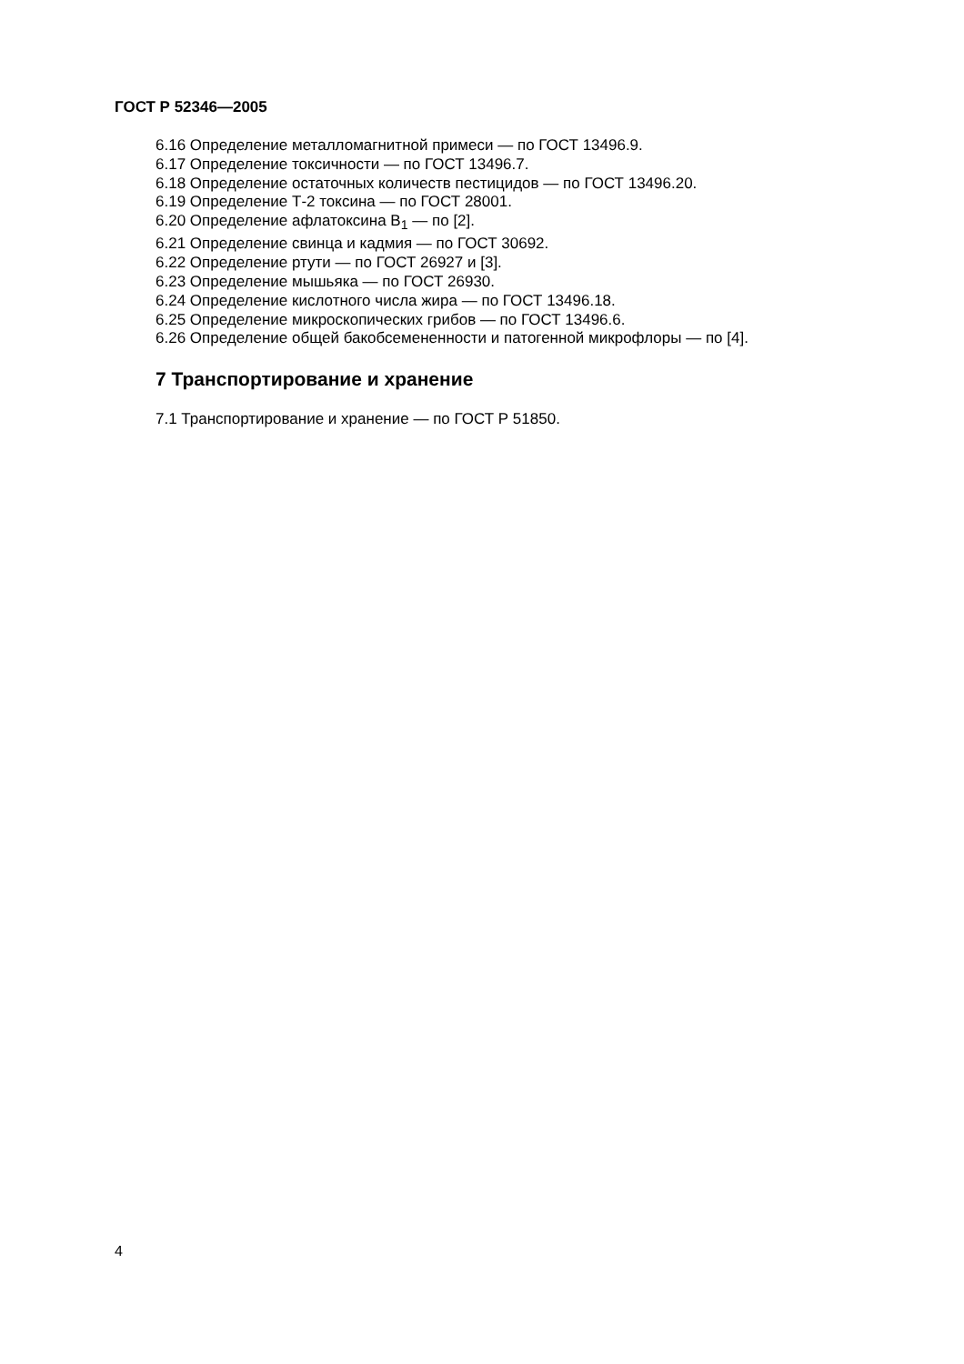ГОСТ Р 52346—2005
6.16 Определение металломагнитной примеси — по ГОСТ 13496.9.
6.17 Определение токсичности — по ГОСТ 13496.7.
6.18 Определение остаточных количеств пестицидов — по ГОСТ 13496.20.
6.19 Определение Т-2 токсина — по ГОСТ 28001.
6.20 Определение афлатоксина В<sub>1</sub> — по [2].
6.21 Определение свинца и кадмия — по ГОСТ 30692.
6.22 Определение ртути — по ГОСТ 26927 и [3].
6.23 Определение мышьяка — по ГОСТ 26930.
6.24 Определение кислотного числа жира — по ГОСТ 13496.18.
6.25 Определение микроскопических грибов — по ГОСТ 13496.6.
6.26 Определение общей бакобсемененности и патогенной микрофлоры — по [4].
7 Транспортирование и хранение
7.1 Транспортирование и хранение — по ГОСТ Р 51850.
4